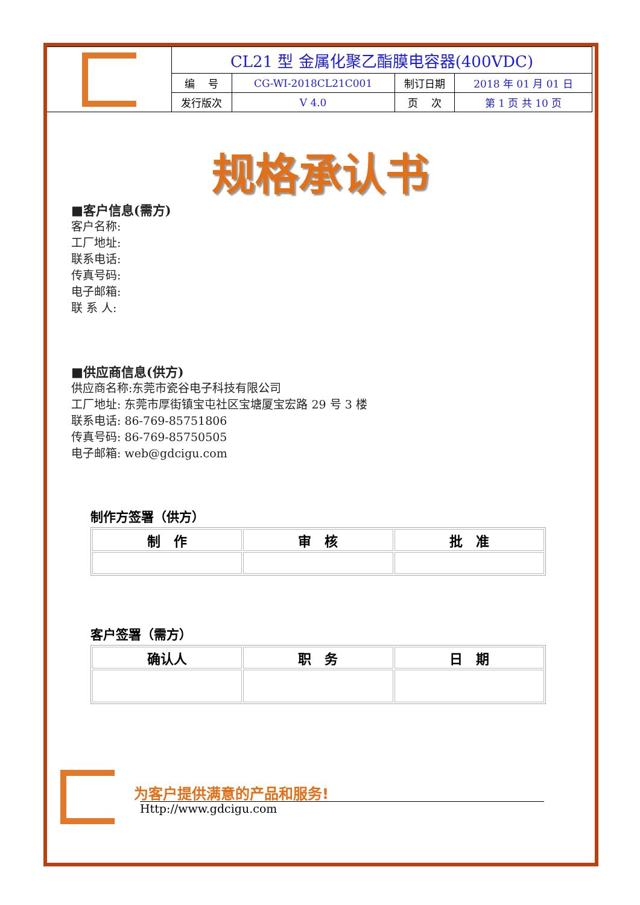| | CL21 型 金属化聚乙酯膜电容器(400VDC) | | | |
| | 编 号 | CG-WI-2018CL21C001 | 制订日期 | 2018 年 01 月 01 日 |
| | 发行版次 | V 4.0 | 页 次 | 第 1 页 共 10 页 |
规格承认书
■客户信息(需方)
客户名称:
工厂地址:
联系电话:
传真号码:
电子邮箱:
联 系 人:
■供应商信息(供方)
供应商名称:东莞市瓷谷电子科技有限公司
工厂地址: 东莞市厚街镇宝屯社区宝塘厦宝宏路 29 号 3 楼
联系电话: 86-769-85751806
传真号码: 86-769-85750505
电子邮箱: web@gdcigu.com
制作方签署（供方）
| 制 作 | 审 核 | 批 准 |
| --- | --- | --- |
客户签署（需方）
| 确认人 | 职 务 | 日 期 |
| --- | --- | --- |
为客户提供满意的产品和服务!
Http://www.gdcigu.com